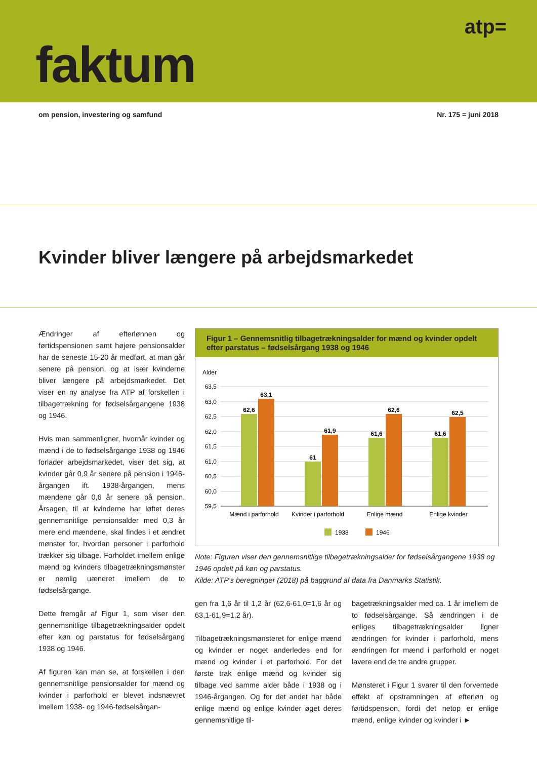atp=
faktum
om pension, investering og samfund Nr. 175 = juni 2018
Kvinder bliver længere på arbejdsmarkedet
Ændringer af efterlønnen og førtidspensionen samt højere pensionsalder har de seneste 15-20 år medført, at man går senere på pension, og at især kvinderne bliver længere på arbejdsmarkedet. Det viser en ny analyse fra ATP af forskellen i tilbagetrækning for fødselsårgangene 1938 og 1946.
Hvis man sammenligner, hvornår kvinder og mænd i de to fødselsårgange 1938 og 1946 forlader arbejdsmarkedet, viser det sig, at kvinder går 0,9 år senere på pension i 1946-årgangen ift. 1938-årgangen, mens mændene går 0,6 år senere på pension. Årsagen, til at kvinderne har løftet deres gennemsnitlige pensionsalder med 0,3 år mere end mændene, skal findes i et ændret mønster for, hvordan personer i parforhold trækker sig tilbage. Forholdet imellem enlige mænd og kvinders tilbagetrækningsmønster er nemlig uændret imellem de to fødselsårgange.
Dette fremgår af Figur 1, som viser den gennemsnitlige tilbagetrækningsalder opdelt efter køn og parstatus for fødselsårgang 1938 og 1946.
Af figuren kan man se, at forskellen i den gennemsnitlige pensionsalder for mænd og kvinder i parforhold er blevet indsnævret imellem 1938- og 1946-fødselsårgan-
Figur 1 – Gennemsnitlig tilbagetrækningsalder for mænd og kvinder opdelt efter parstatus – fødselsårgang 1938 og 1946
Alder
63,5
63,0
62,5
62,0
61,5
61,0
60,5
60,0
59,5
62,6
63,1
61
61,9
61,6
62,6
61,6
62,5
Mænd i parforhold
Kvinder i parforhold
Enlige mænd
Enlige kvinder
1938
1946
Note: Figuren viser den gennemsnitlige tilbagetrækningsalder for fødselsårgangene 1938 og 1946 opdelt på køn og parstatus.
Kilde: ATP's beregninger (2018) på baggrund af data fra Danmarks Statistik.
gen fra 1,6 år til 1,2 år (62,6-61,0=1,6 år og 63,1-61,9=1,2 år).
Tilbagetrækningsmønsteret for enlige mænd og kvinder er noget anderledes end for mænd og kvinder i et parforhold. For det første trak enlige mænd og kvinder sig tilbage ved samme alder både i 1938 og i 1946-årgangen. Og for det andet har både enlige mænd og enlige kvinder øget deres gennemsnitlige til-
bagetrækningsalder med ca. 1 år imellem de to fødselsårgange. Så ændringen i de enliges tilbagetrækningsalder ligner ændringen for kvinder i parforhold, mens ændringen for mænd i parforhold er noget lavere end de tre andre grupper.
Mønsteret i Figur 1 svarer til den forventede effekt af opstramningen af efterløn og førtidspension, fordi det netop er enlige mænd, enlige kvinder og kvinder i ►